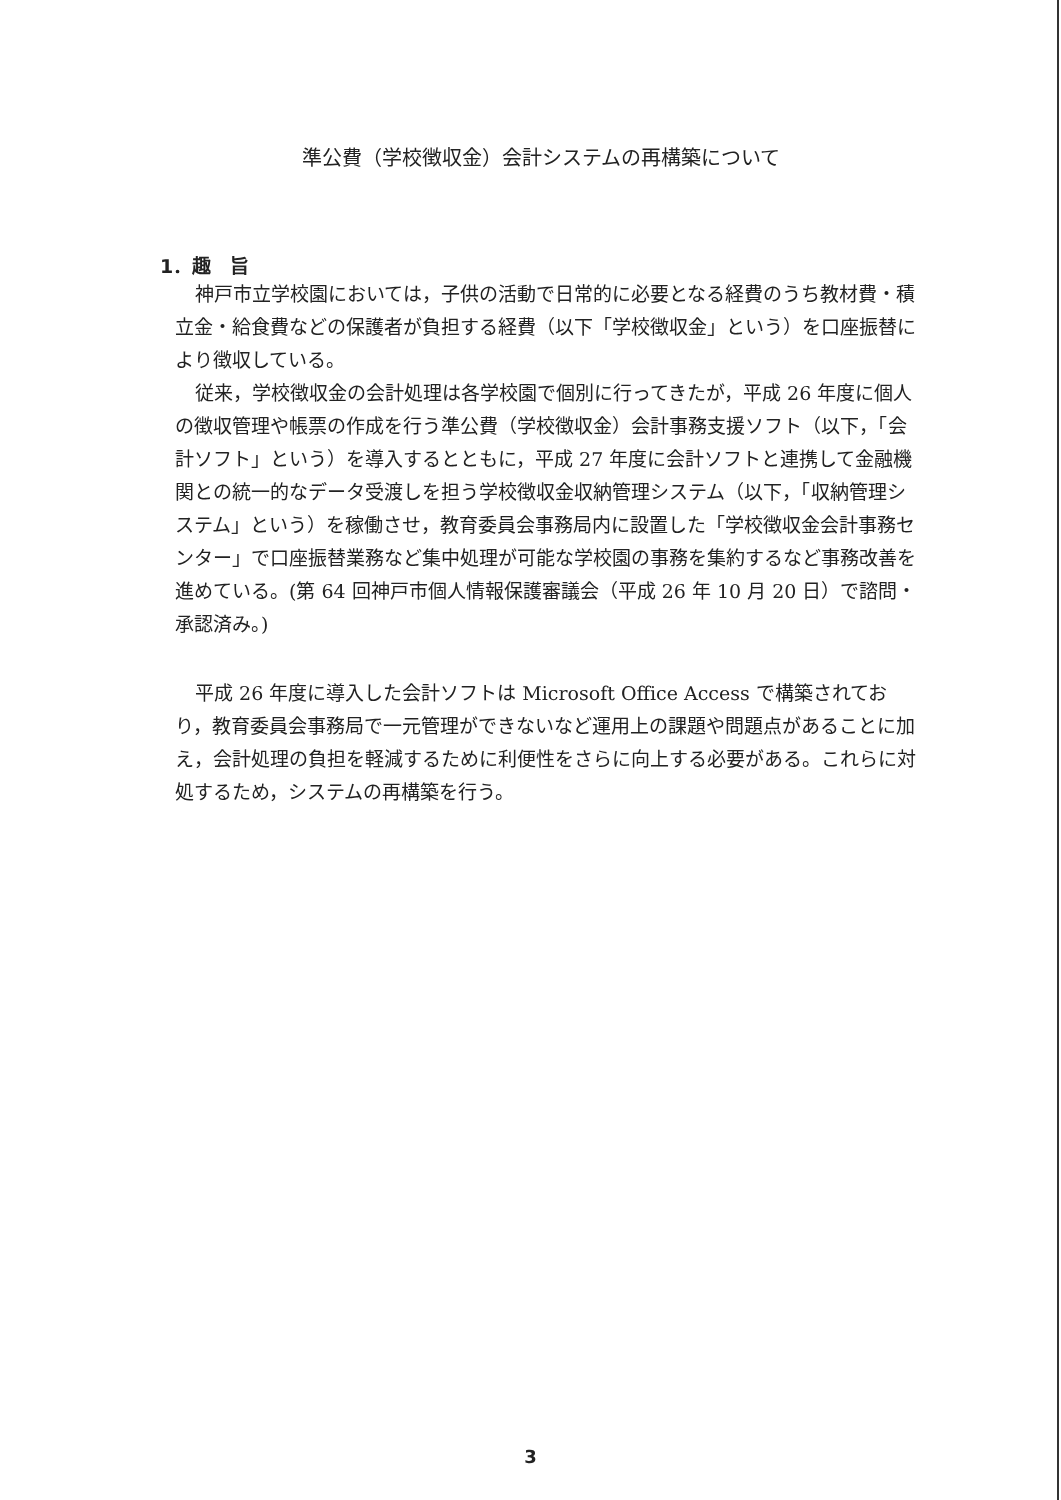準公費（学校徴収金）会計システムの再構築について
1．趣　旨
神戸市立学校園においては，子供の活動で日常的に必要となる経費のうち教材費・積立金・給食費などの保護者が負担する経費（以下「学校徴収金」という）を口座振替により徴収している。
従来，学校徴収金の会計処理は各学校園で個別に行ってきたが，平成 26 年度に個人の徴収管理や帳票の作成を行う準公費（学校徴収金）会計事務支援ソフト（以下，「会計ソフト」という）を導入するとともに，平成 27 年度に会計ソフトと連携して金融機関との統一的なデータ受渡しを担う学校徴収金収納管理システム（以下，「収納管理システム」という）を稼働させ，教育委員会事務局内に設置した「学校徴収金会計事務センター」で口座振替業務など集中処理が可能な学校園の事務を集約するなど事務改善を進めている。(第 64 回神戸市個人情報保護審議会（平成 26 年 10 月 20 日）で諮問・承認済み。)
平成 26 年度に導入した会計ソフトは Microsoft Office Access で構築されており，教育委員会事務局で一元管理ができないなど運用上の課題や問題点があることに加え，会計処理の負担を軽減するために利便性をさらに向上する必要がある。これらに対処するため，システムの再構築を行う。
3